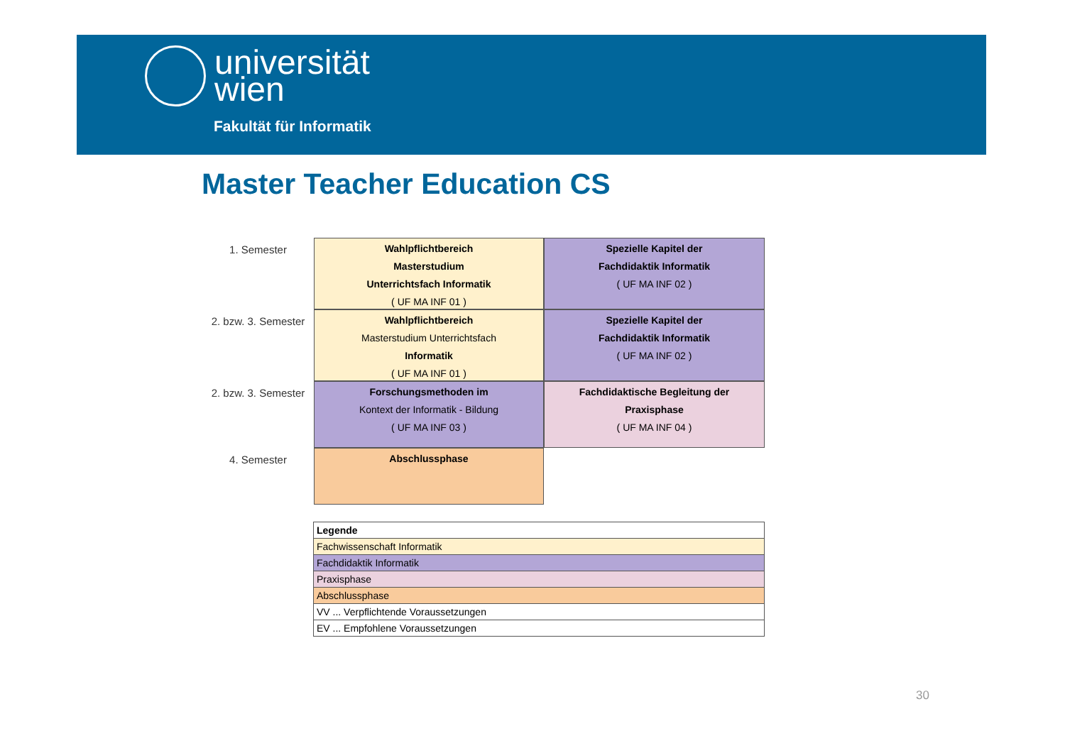universität
wien
Fakultät für Informatik
Master Teacher Education CS
1. Semester
Wahlpflichtbereich
Masterstudium
Unterrichtsfach Informatik
( UF MA INF 01 )
Spezielle Kapitel der
Fachdidaktik Informatik
( UF MA INF 02 )
2. bzw. 3. Semester
Wahlpflichtbereich
Masterstudium Unterrichtsfach
Informatik
( UF MA INF 01 )
Spezielle Kapitel der
Fachdidaktik Informatik
( UF MA INF 02 )
2. bzw. 3. Semester
Forschungsmethoden im
Kontext der Informatik - Bildung
( UF MA INF 03 )
Fachdidaktische Begleitung der
Praxisphase
( UF MA INF 04 )
4. Semester
Abschlussphase
| Legende |
| --- |
| Fachwissenschaft Informatik |
| Fachdidaktik Informatik |
| Praxisphase |
| Abschlussphase |
| VV ... Verpflichtende Voraussetzungen |
| EV ... Empfohlene Voraussetzungen |
30